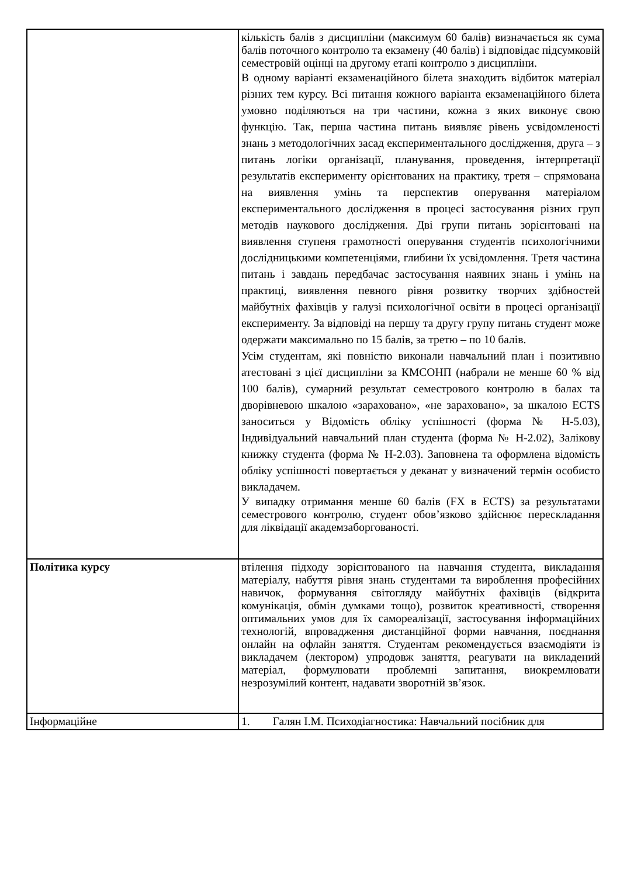| | кількість балів з дисципліни (максимум 60 балів) визначається як сума балів поточного контролю та екзамену (40 балів) і відповідає підсумковій семестровій оцінці на другому етапі контролю з дисципліни. В одному варіанті екзаменаційного білета знаходить відбиток матеріал різних тем курсу. Всі питання кожного варіанта екзаменаційного білета умовно поділяються на три частини, кожна з яких виконує свою функцію. Так, перша частина питань виявляє рівень усвідомленості знань з методологічних засад експериментального дослідження, друга – з питань логіки організації, планування, проведення, інтерпретації результатів експерименту орієнтованих на практику, третя – спрямована на виявлення умінь та перспектив оперування матеріалом експериментального дослідження в процесі застосування різних груп методів наукового дослідження. Дві групи питань зорієнтовані на виявлення ступеня грамотності оперування студентів психологічними дослідницькими компетенціями, глибини їх усвідомлення. Третя частина питань і завдань передбачає застосування наявних знань і умінь на практиці, виявлення певного рівня розвитку творчих здібностей майбутніх фахівців у галузі психологічної освіти в процесі організації експерименту. За відповіді на першу та другу групу питань студент може одержати максимально по 15 балів, за третю – по 10 балів. Усім студентам, які повністю виконали навчальний план і позитивно атестовані з цієї дисципліни за КМСОНП (набрали не менше 60 % від 100 балів), сумарний результат семестрового контролю в балах та дворівневою шкалою «зараховано», «не зараховано», за шкалою ECTS заноситься у Відомість обліку успішності (форма № Н-5.03), Індивідуальний навчальний план студента (форма № Н-2.02), Залікову книжку студента (форма № Н-2.03). Заповнена та оформлена відомість обліку успішності повертається у деканат у визначений термін особисто викладачем. У випадку отримання менше 60 балів (FX в ECTS) за результатами семестрового контролю, студент обов’язково здійснює перескладання для ліквідації академзаборгованості. |
| Політика курсу | втілення підходу зорієнтованого на навчання студента, викладання матеріалу, набуття рівня знань студентами та вироблення професійних навичок, формування світогляду майбутніх фахівців (відкрита комунікація, обмін думками тощо), розвиток креативності, створення оптимальних умов для їх самореалізації, застосування інформаційних технологій, впровадження дистанційної форми навчання, поєднання онлайн на офлайн заняття. Студентам рекомендується взаємодіяти із викладачем (лектором) упродовж заняття, реагувати на викладений матеріал, формулювати проблемні запитання, виокремлювати незрозумілий контент, надавати зворотній зв’язок. |
| Інформаційне | 1. Галян І.М. Психодіагностика: Навчальний посібник для |